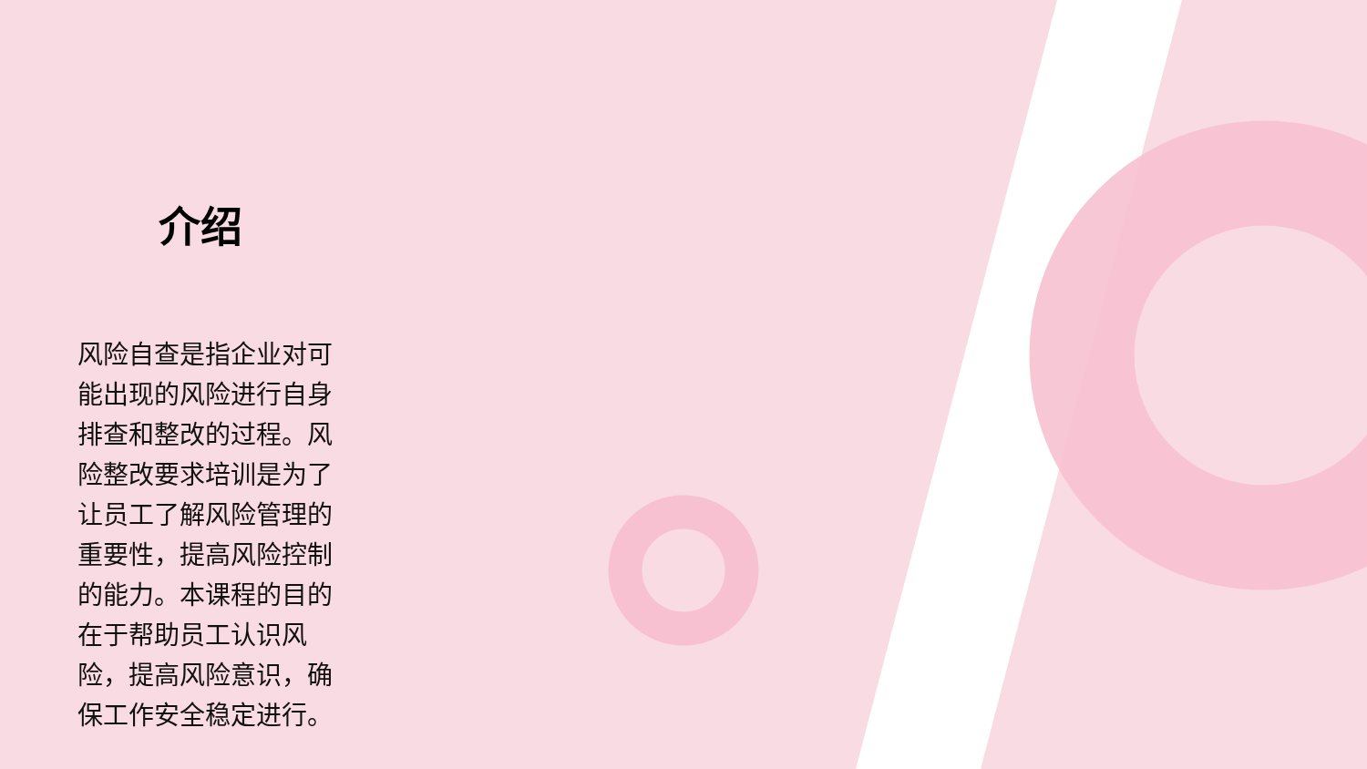介绍
风险自查是指企业对可能出现的风险进行自身排查和整改的过程。风险整改要求培训是为了让员工了解风险管理的重要性，提高风险控制的能力。本课程的目的在于帮助员工认识风险，提高风险意识，确保工作安全稳定进行。